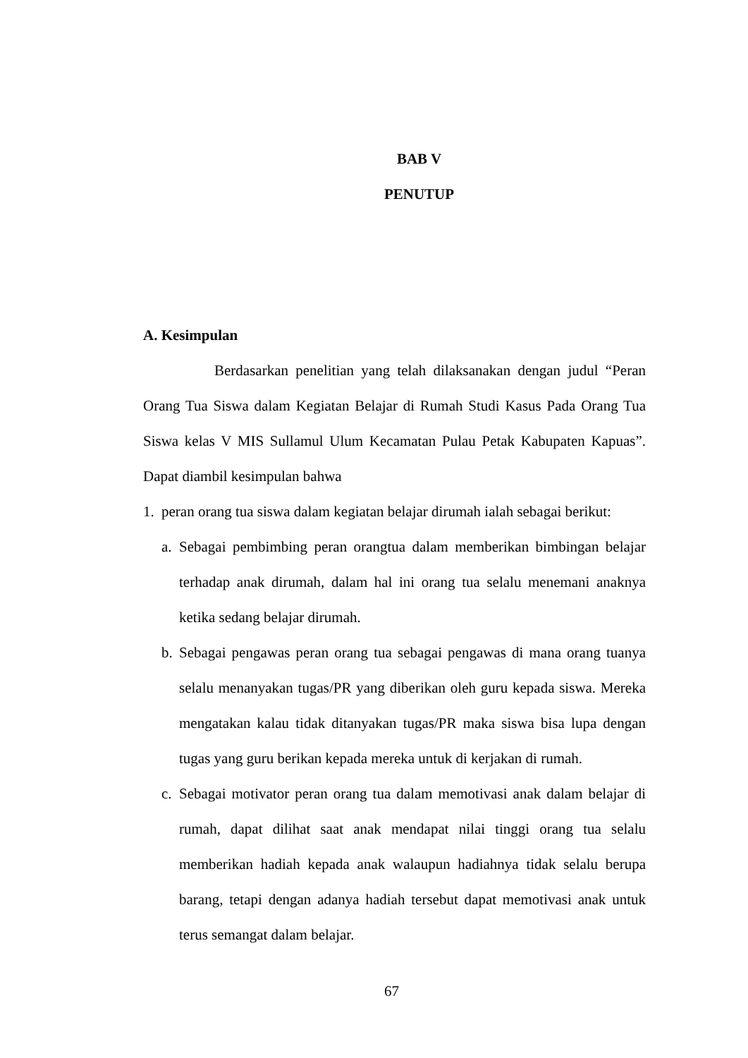BAB V
PENUTUP
A. Kesimpulan
Berdasarkan penelitian yang telah dilaksanakan dengan judul “Peran Orang Tua Siswa dalam Kegiatan Belajar di Rumah Studi Kasus Pada Orang Tua Siswa kelas V MIS Sullamul Ulum Kecamatan Pulau Petak Kabupaten Kapuas”. Dapat diambil kesimpulan bahwa
1. peran orang tua siswa dalam kegiatan belajar dirumah ialah sebagai berikut:
a. Sebagai pembimbing peran orangtua dalam memberikan bimbingan belajar terhadap anak dirumah, dalam hal ini orang tua selalu menemani anaknya ketika sedang belajar dirumah.
b. Sebagai pengawas peran orang tua sebagai pengawas di mana orang tuanya selalu menanyakan tugas/PR yang diberikan oleh guru kepada siswa. Mereka mengatakan kalau tidak ditanyakan tugas/PR maka siswa bisa lupa dengan tugas yang guru berikan kepada mereka untuk di kerjakan di rumah.
c. Sebagai motivator peran orang tua dalam memotivasi anak dalam belajar di rumah, dapat dilihat saat anak mendapat nilai tinggi orang tua selalu memberikan hadiah kepada anak walaupun hadiahnya tidak selalu berupa barang, tetapi dengan adanya hadiah tersebut dapat memotivasi anak untuk terus semangat dalam belajar.
67